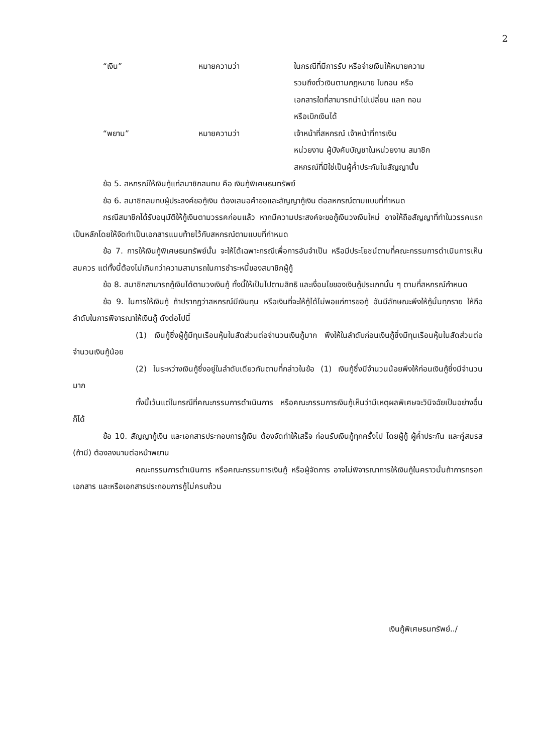2
“เงิน” หมายความว่า ในกรณีที่มีการรับ หรือจ่ายเงินให้หมายความ
รวมถึงตั๋วเงินตามกฎหมาย ใบถอน หรือ
เอกสารใดที่สามารถนำไปเปลี่ยน แลก ถอน
หรือเบิกเงินได้
“พยาน” หมายความว่า เจ้าหน้าที่สหกรณ์ เจ้าหน้าที่การเงิน
หน่วยงาน ผู้บังคับบัญชาในหน่วยงาน สมาชิก
สหกรณ์ที่มิใช่เป็นผู้ค้ำประกันในสัญญานั้น
ข้อ 5. สหกรณ์ให้เงินกู้แก่สมาชิกสมทบ คือ เงินกู้พิเศษธนทรัพย์
ข้อ 6. สมาชิกสมทบผู้ประสงค์ขอกู้เงิน ต้องเสนอคำขอและสัญญากู้เงิน ต่อสหกรณ์ตามแบบที่กำหนด
กรณีสมาชิกได้รับอนุมัติให้กู้เงินตามวรรคก่อนแล้ว หากมีความประสงค์จะขอกู้เงินวงเงินใหม่ อาจให้ถือสัญญาที่ทำในวรรคแรกเป็นหลักโดยให้จัดทำเป็นเอกสารแนบท้ายไว้กับสหกรณ์ตามแบบที่กำหนด
ข้อ 7. การให้เงินกู้พิเศษธนทรัพย์นั้น จะให้ได้เฉพาะกรณีเพื่อการอันจำเป็น หรือมีประโยชน์ตามที่คณะกรรมการดำเนินการเห็นสมควร แต่ทั้งนี้ต้องไม่เกินกว่าความสามารถในการชำระหนี้ของสมาชิกผู้กู้
ข้อ 8. สมาชิกสามารถกู้เงินได้ตามวงเงินกู้ ทั้งนี้ให้เป็นไปตามสิทธิ และเงื่อนไขของเงินกู้ประเภทนั้น ๆ ตามที่สหกรณ์กำหนด
ข้อ 9. ในการให้เงินกู้ ถ้าปรากฏว่าสหกรณ์มีเงินทุน หรือเงินที่จะให้กู้ได้ไม่พอแก่การขอกู้ อันมีลักษณะพึงให้กู้นั้นทุกราย ให้ถือลำดับในการพิจารณาให้เงินกู้ ดังต่อไปนี้
(1) เงินกู้ซึ่งผู้กู้มีทุนเรือนหุ้นในสัดส่วนต่อจำนวนเงินกู้มาก พึงให้ในลำดับก่อนเงินกู้ซึ่งมีทุนเรือนหุ้นในสัดส่วนต่อจำนวนเงินกู้น้อย
(2) ในระหว่างเงินกู้ซึ่งอยู่ในลำดับเดียวกันตามที่กล่าวในข้อ (1) เงินกู้ซึ่งมีจำนวนน้อยพึงให้ก่อนเงินกู้ซึ่งมีจำนวนมาก
ทั้งนี้เว้นแต่ในกรณีที่คณะกรรมการดำเนินการ หรือคณะกรรมการเงินกู้เห็นว่ามีเหตุผลพิเศษจะวินิจฉัยเป็นอย่างอื่นก็ได้
ข้อ 10. สัญญากู้เงิน และเอกสารประกอบการกู้เงิน ต้องจัดทำให้เสร็จ ก่อนรับเงินกู้ทุกครั้งไป โดยผู้กู้ ผู้ค้ำประกัน และคู่สมรส (ถ้ามี) ต้องลงนามต่อหน้าพยาน
คณะกรรมการดำเนินการ หรือคณะกรรมการเงินกู้ หรือผู้จัดการ อาจไม่พิจารณาการให้เงินกู้ในคราวนั้นถ้าการกรอกเอกสาร และหรือเอกสารประกอบการกู้ไม่ครบถ้วน
เงินกู้พิเศษธนทรัพย์../